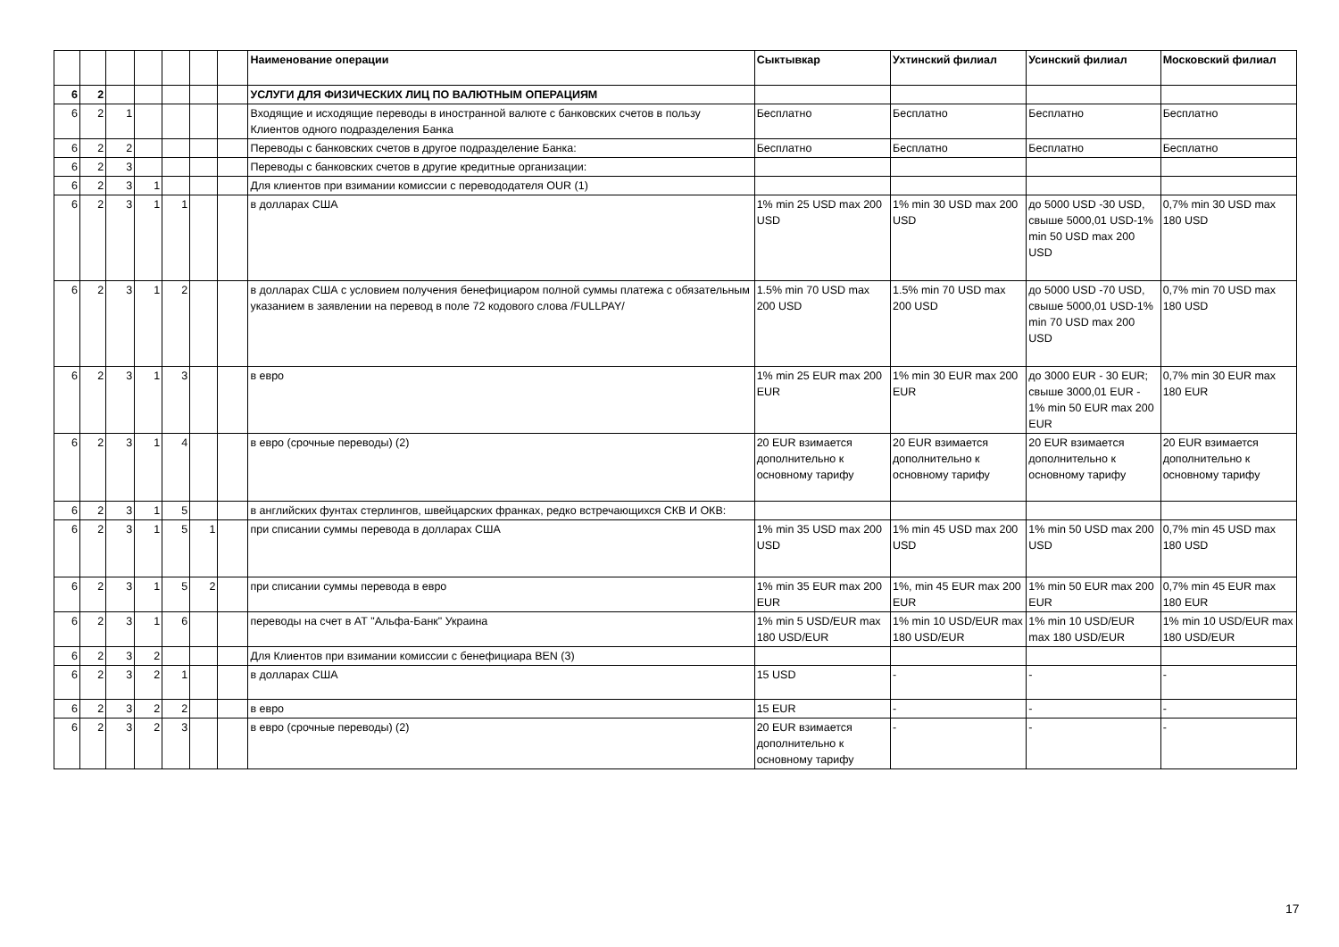| | | | | | | | Наименование операции | Сыктывкар | Ухтинский филиал | Усинский филиал | Московский филиал |
| --- | --- | --- | --- | --- | --- | --- | --- | --- | --- | --- | --- |
| 6 | 2 | | | | | | УСЛУГИ ДЛЯ ФИЗИЧЕСКИХ ЛИЦ ПО ВАЛЮТНЫМ ОПЕРАЦИЯМ | | | | |
| 6 | 2 | 1 | | | | | Входящие и исходящие переводы в иностранной валюте с банковских счетов в пользу Клиентов одного подразделения Банка | Бесплатно | Бесплатно | Бесплатно | Бесплатно |
| 6 | 2 | 2 | | | | | Переводы с банковских счетов в другое подразделение Банка: | Бесплатно | Бесплатно | Бесплатно | Бесплатно |
| 6 | 2 | 3 | | | | | Переводы с банковских счетов в другие кредитные организации: | | | | |
| 6 | 2 | 3 | 1 | | | | Для клиентов при взимании комиссии с перевододателя OUR (1) | | | | |
| 6 | 2 | 3 | 1 | 1 | | | в долларах США | 1% min 25 USD max 200 USD | 1% min 30 USD max 200 USD | до 5000 USD -30 USD, свыше 5000,01 USD-1% min 50 USD max 200 USD | 0,7% min 30 USD max 180 USD |
| 6 | 2 | 3 | 1 | 2 | | | в долларах США с условием получения бенефициаром полной суммы платежа с обязательным указанием в заявлении на перевод в поле 72 кодового слова /FULLPAY/ | 1.5% min 70 USD max 200 USD | 1.5% min 70 USD max 200 USD | до 5000 USD -70 USD, свыше 5000,01 USD-1% min 70 USD max 200 USD | 0,7% min 70 USD max 180 USD |
| 6 | 2 | 3 | 1 | 3 | | | в евро | 1% min 25 EUR max 200 EUR | 1% min 30 EUR max 200 EUR | до 3000 EUR - 30 EUR; свыше 3000,01 EUR - 1% min 50 EUR max 200 EUR | 0,7% min 30 EUR max 180 EUR |
| 6 | 2 | 3 | 1 | 4 | | | в евро (срочные переводы) (2) | 20 EUR взимается дополнительно к основному тарифу | 20 EUR взимается дополнительно к основному тарифу | 20 EUR взимается дополнительно к основному тарифу | 20 EUR взимается дополнительно к основному тарифу |
| 6 | 2 | 3 | 1 | 5 | | | в английских фунтах стерлингов, швейцарских франках, редко встречающихся СКВ И ОКВ: | | | | |
| 6 | 2 | 3 | 1 | 5 | 1 | | при списании суммы перевода в долларах США | 1% min 35 USD max 200 USD | 1% min 45 USD max 200 USD | 1% min 50 USD max 200 USD | 0,7% min 45 USD max 180 USD |
| 6 | 2 | 3 | 1 | 5 | 2 | | при списании суммы перевода в евро | 1% min 35 EUR max 200 EUR | 1%, min 45 EUR max 200 EUR | 1% min 50 EUR max 200 EUR | 0,7% min 45 EUR max 180 EUR |
| 6 | 2 | 3 | 1 | 6 | | | переводы на счет в АТ "Альфа-Банк" Украина | 1% min 5 USD/EUR max 180 USD/EUR | 1% min 10 USD/EUR max 180 USD/EUR | 1% min 10 USD/EUR max 180 USD/EUR | 1% min 10 USD/EUR max 180 USD/EUR |
| 6 | 2 | 3 | 2 | | | | Для Клиентов при взимании комиссии с бенефициара BEN (3) | | | | |
| 6 | 2 | 3 | 2 | 1 | | | в долларах США | 15 USD | - | - | - |
| 6 | 2 | 3 | 2 | 2 | | | в евро | 15 EUR | - | - | - |
| 6 | 2 | 3 | 2 | 3 | | | в евро (срочные переводы) (2) | 20 EUR взимается дополнительно к основному тарифу | - | - | - |
17